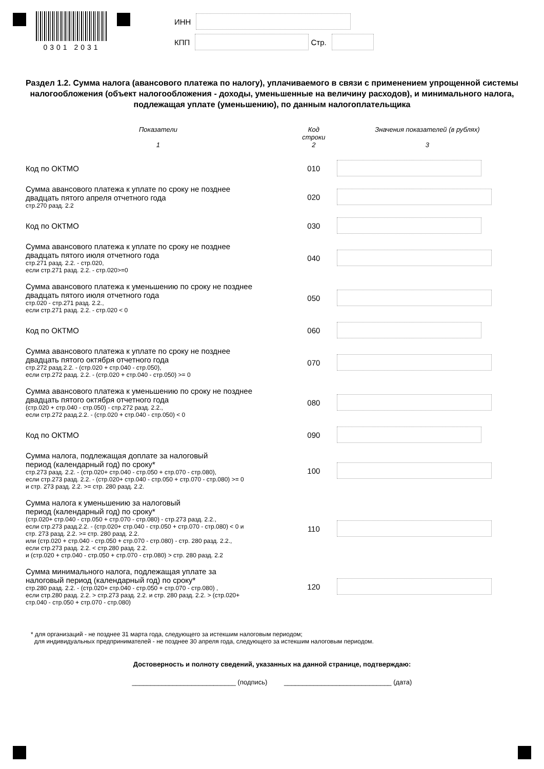0301 2031
ИНН
КПП Стр.
Раздел 1.2. Сумма налога (авансового платежа по налогу), уплачиваемого в связи с применением упрощенной системы налогообложения (объект налогообложения - доходы, уменьшенные на величину расходов), и минимального налога, подлежащая уплате (уменьшению), по данным налогоплательщика
| Показатели 1 | Код строки 2 | Значения показателей (в рублях) 3 |
| --- | --- | --- |
| Код по ОКТМО | 010 | |
| Сумма авансового платежа к уплате по сроку не позднее двадцать пятого апреля отчетного года стр.270 разд. 2.2 | 020 | |
| Код по ОКТМО | 030 | |
| Сумма авансового платежа к уплате по сроку не позднее двадцать пятого июля отчетного года стр.271 разд. 2.2. - стр.020, если стр.271 разд. 2.2. - стр.020>=0 | 040 | |
| Сумма авансового платежа к уменьшению по сроку не позднее двадцать пятого июля отчетного года стр.020 - стр.271 разд. 2.2., если стр.271 разд. 2.2. - стр.020 < 0 | 050 | |
| Код по ОКТМО | 060 | |
| Сумма авансового платежа к уплате по сроку не позднее двадцать пятого октября отчетного года стр.272 разд.2.2. - (стр.020 + стр.040 - стр.050), если стр.272 разд. 2.2. - (стр.020 + стр.040 - стр.050) >= 0 | 070 | |
| Сумма авансового платежа к уменьшению по сроку не позднее двадцать пятого октября отчетного года (стр.020 + стр.040 - стр.050) - стр.272 разд. 2.2., если стр.272 разд.2.2. - (стр.020 + стр.040 - стр.050) < 0 | 080 | |
| Код по ОКТМО | 090 | |
| Сумма налога, подлежащая доплате за налоговый период (календарный год) по сроку* стр.273 разд. 2.2. - (стр.020+ стр.040 - стр.050 + стр.070 - стр.080), если стр.273 разд. 2.2. - (стр.020+ стр.040 - стр.050 + стр.070 - стр.080) >= 0 и стр. 273 разд. 2.2. >= стр. 280 разд. 2.2. | 100 | |
| Сумма налога к уменьшению за налоговый период (календарный год) по сроку* (стр.020+ стр.040 - стр.050 + стр.070 - стр.080) - стр.273 разд. 2.2., если стр.273 разд.2.2. - (стр.020+ стр.040 - стр.050 + стр.070 - стр.080) < 0 и стр. 273 разд. 2.2. >= стр. 280 разд. 2.2. или (стр.020 + стр.040 - стр.050 + стр.070 - стр.080) - стр. 280 разд. 2.2., если стр.273 разд. 2.2. < стр.280 разд. 2.2. и (стр.020 + стр.040 - стр.050 + стр.070 - стр.080) > стр. 280 разд. 2.2 | 110 | |
| Сумма минимального налога, подлежащая уплате за налоговый период (календарный год) по сроку* стр.280 разд. 2.2. - (стр.020+ стр.040 - стр.050 + стр.070 - стр.080) , если стр.280 разд. 2.2. > стр.273 разд. 2.2. и стр. 280 разд. 2.2. > (стр.020+ стр.040 - стр.050 + стр.070 - стр.080) | 120 | |
* для организаций - не позднее 31 марта года, следующего за истекшим налоговым периодом;
для индивидуальных предпринимателей - не позднее 30 апреля года, следующего за истекшим налоговым периодом.
Достоверность и полноту сведений, указанных на данной странице, подтверждаю:
____________________________ (подпись) _____________________________ (дата)